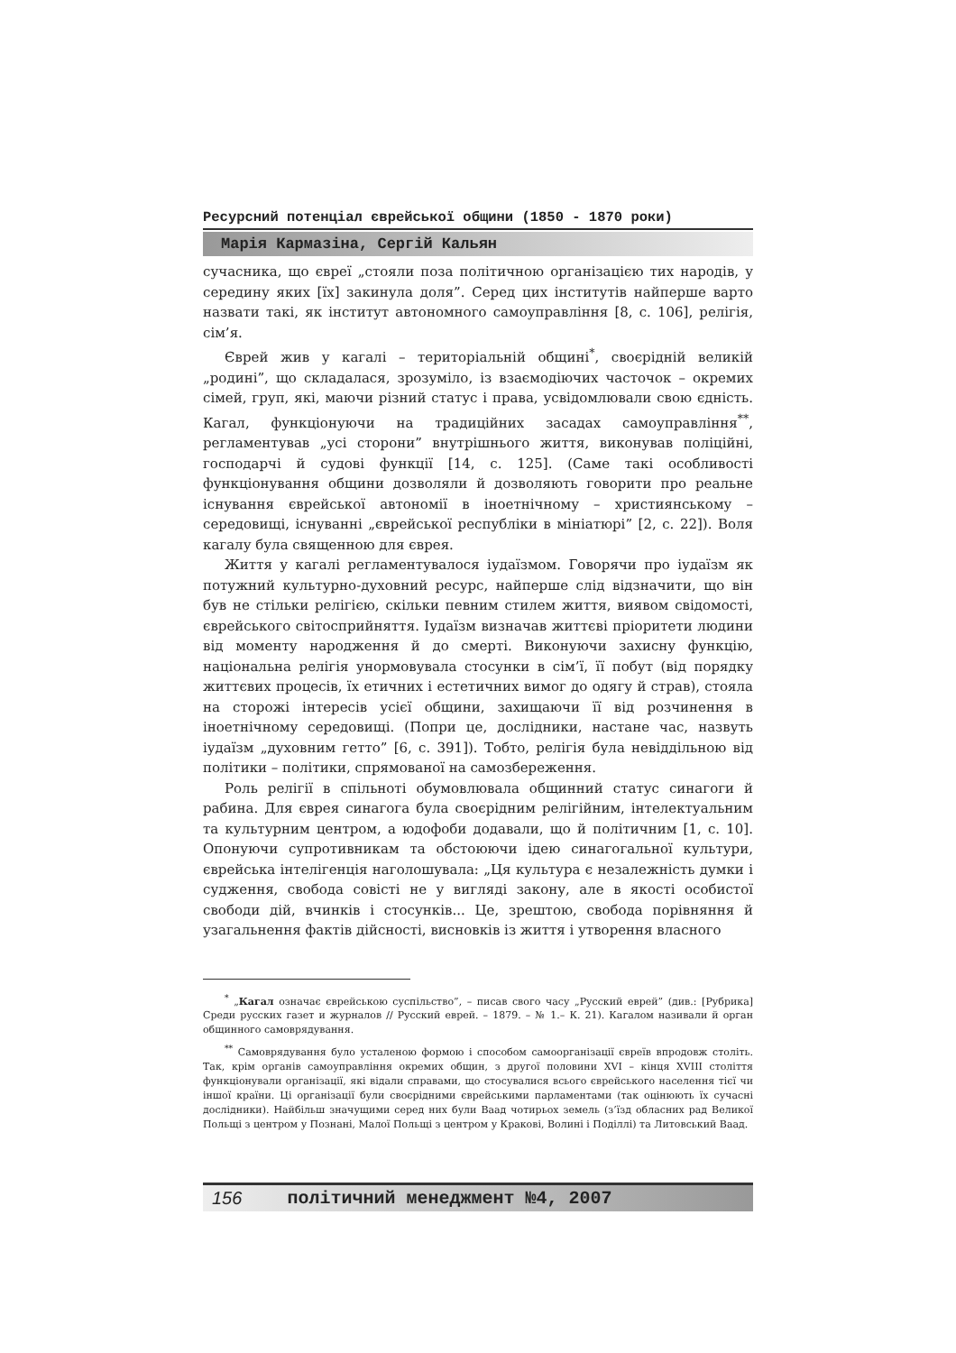Ресурсний потенціал єврейської общини (1850 - 1870 роки)
Марія Кармазіна, Сергій Кальян
сучасника, що євреї „стояли поза політичною організацією тих народів, у середину яких [їх] закинула доля”. Серед цих інститутів найперше варто назвати такі, як інститут автономного самоуправління [8, с. 106], релігія, сім’я.
Єврей жив у кагалі – територіальній общині<sup>*</sup>, своєрідній великій „родині”, що складалася, зрозуміло, із взаємодіючих часточок – окремих сімей, груп, які, маючи різний статус і права, усвідомлювали свою єдність. Кагал, функціонуючи на традиційних засадах самоуправління<sup>**</sup>, регламентував „усі сторони” внутрішнього життя, виконував поліційні, господарчі й судові функції [14, с. 125]. (Саме такі особливості функціонування общини дозволяли й дозволяють говорити про реальне існування єврейської автономії в іноетнічному – християнському – середовищі, існуванні „єврейської республіки в мініатюрі” [2, с. 22]). Воля кагалу була священною для єврея.
Життя у кагалі регламентувалося іудаїзмом. Говорячи про іудаїзм як потужний культурно-духовний ресурс, найперше слід відзначити, що він був не стільки релігією, скільки певним стилем життя, виявом свідомості, єврейського світосприйняття. Іудаїзм визначав життєві пріоритети людини від моменту народження й до смерті. Виконуючи захисну функцію, національна релігія унормовувала стосунки в сім’ї, її побут (від порядку життєвих процесів, їх етичних і естетичних вимог до одягу й страв), стояла на сторожі інтересів усієї общини, захищаючи її від розчинення в іноетнічному середовищі. (Попри це, дослідники, настане час, назвуть іудаїзм „духовним гетто” [6, с. 391]). Тобто, релігія була невіддільною від політики – політики, спрямованої на самозбереження.
Роль релігії в спільноті обумовлювала общинний статус синагоги й рабина. Для єврея синагога була своєрідним релігійним, інтелектуальним та культурним центром, а юдофоби додавали, що й політичним [1, с. 10]. Опонуючи супротивникам та обстоюючи ідею синагогальної культури, єврейська інтелігенція наголошувала: „Ця культура є незалежність думки і судження, свобода совісті не у вигляді закону, але в якості особистої свободи дій, вчинків і стосунків... Це, зрештою, свобода порівняння й узагальнення фактів дійсності, висновків із життя і утворення власного
<sup>*</sup> „Кагал означає єврейською суспільство”, – писав свого часу „Русский еврей” (див.: [Рубрика] Среди русских газет и журналов // Русский еврей. – 1879. – № 1.– К. 21). Кагалом називали й орган общинного самоврядування.
<sup>**</sup> Самоврядування було усталеною формою і способом самоорганізації євреїв впродовж століть. Так, крім органів самоуправління окремих общин, з другої половини XVI – кінця XVIII століття функціонували організації, які відали справами, що стосувалися всього єврейського населення тієї чи іншої країни. Ці організації були своєрідними єврейськими парламентами (так оцінюють їх сучасні дослідники). Найбільш значущими серед них були Ваад чотирьох земель (з’їзд обласних рад Великої Польщі з центром у Познані, Малої Польщі з центром у Кракові, Волині і Поділлі) та Литовський Ваад.
156 політичний менеджмент №4, 2007